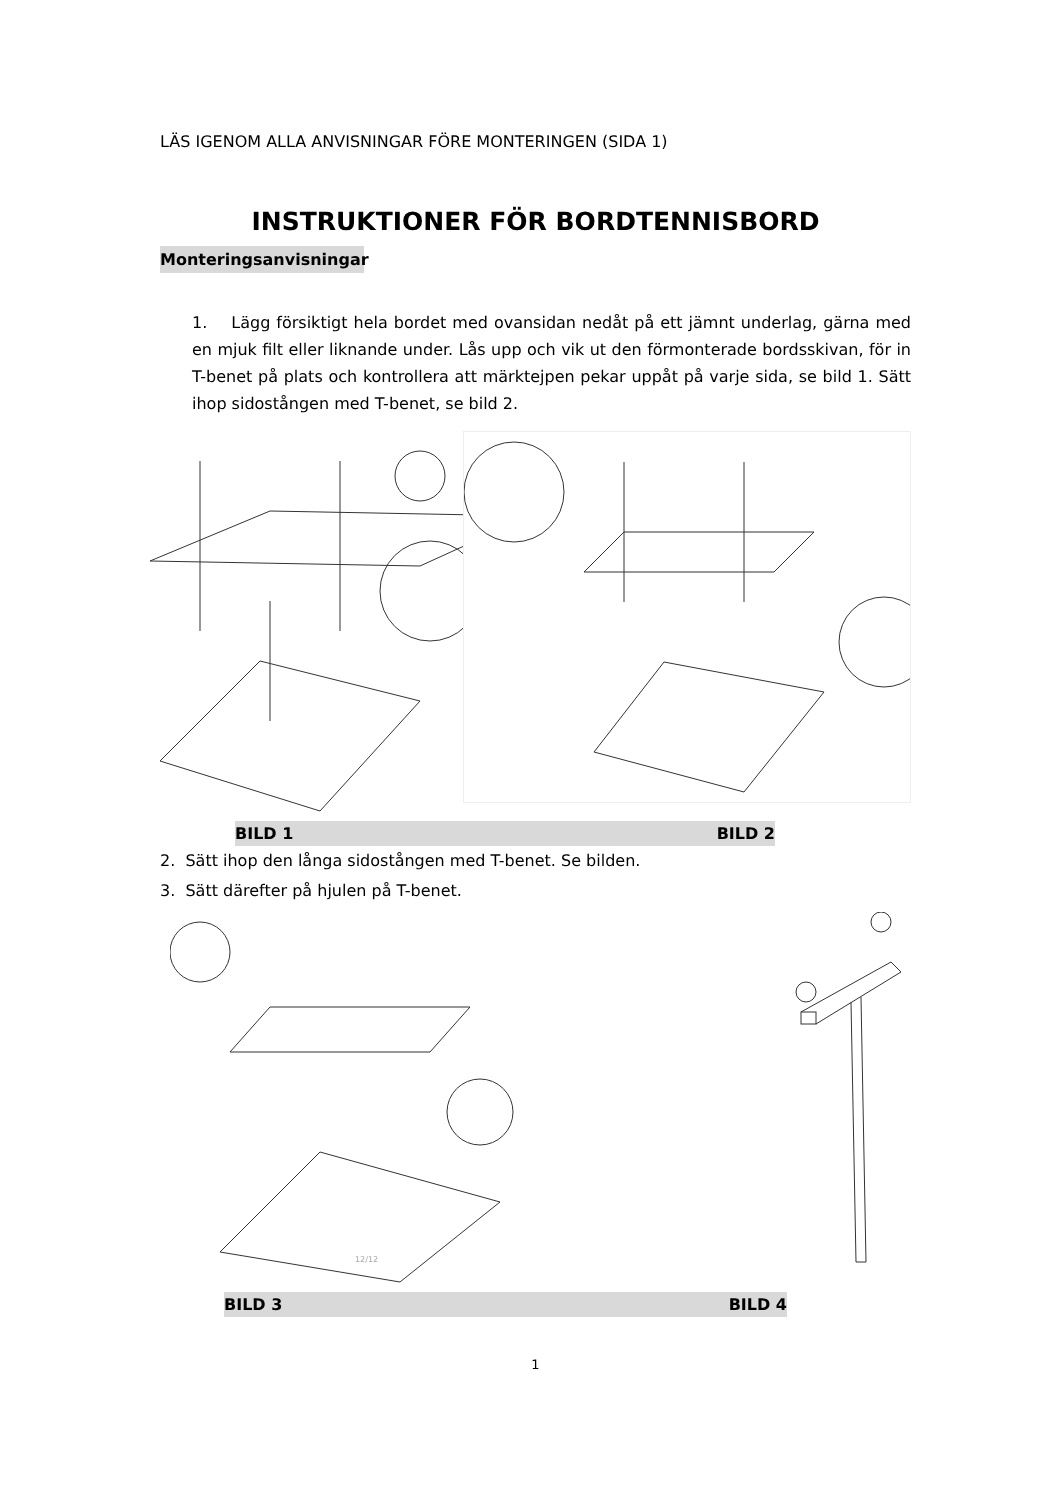LÄS IGENOM ALLA ANVISNINGAR FÖRE MONTERINGEN (SIDA 1)
INSTRUKTIONER FÖR BORDTENNISBORD
Monteringsanvisningar
1. Lägg försiktigt hela bordet med ovansidan nedåt på ett jämnt underlag, gärna med en mjuk filt eller liknande under. Lås upp och vik ut den förmonterade bordsskivan, för in T-benet på plats och kontrollera att märktejpen pekar uppåt på varje sida, se bild 1. Sätt ihop sidostången med T-benet, se bild 2.
BILD 1 BILD 2
2. Sätt ihop den långa sidostången med T-benet. Se bilden.
3. Sätt därefter på hjulen på T-benet.
12/12
BILD 3 BILD 4
1